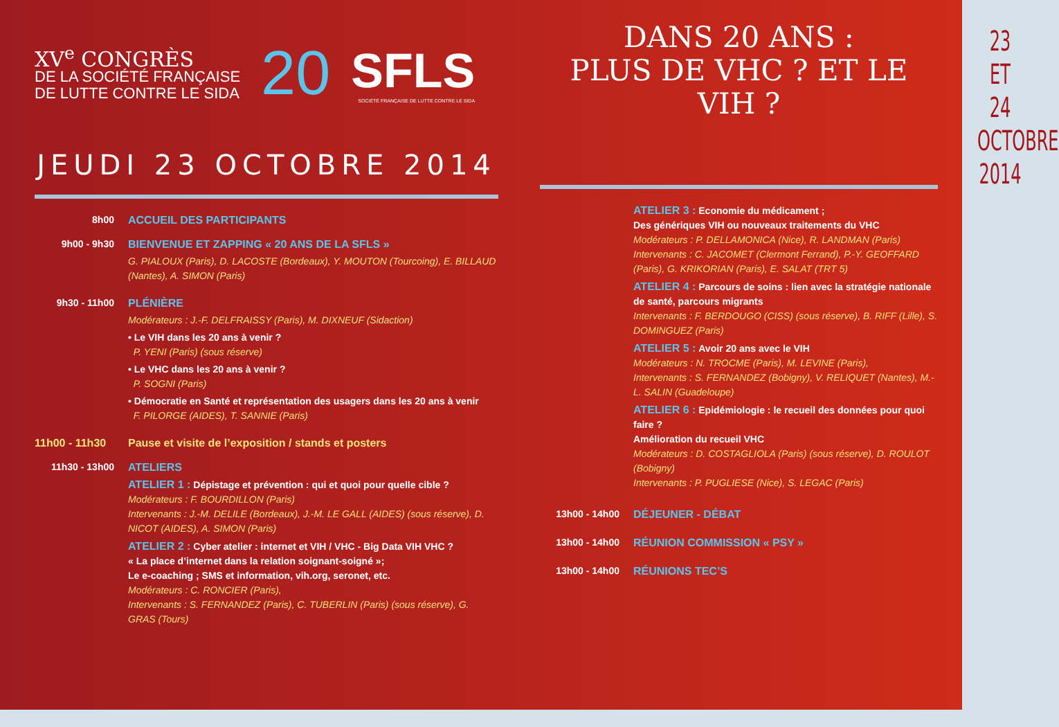XV<sup>e</sup> CONGRÈS
DE LA SOCIÉTÉ FRANÇAISE
DE LUTTE CONTRE LE SIDA
20
SFLS
SOCIÉTÉ FRANÇAISE DE LUTTE CONTRE LE SIDA
JEUDI 23 OCTOBRE 2014
8h00 ACCUEIL DES PARTICIPANTS
9h00 - 9h30 BIENVENUE ET ZAPPING « 20 ANS DE LA SFLS »
G. PIALOUX (Paris), D. LACOSTE (Bordeaux), Y. MOUTON (Tourcoing), E. BILLAUD (Nantes), A. SIMON (Paris)
9h30 - 11h00 PLÉNIÈRE
Modérateurs : J.-F. DELFRAISSY (Paris), M. DIXNEUF (Sidaction)
• Le VIH dans les 20 ans à venir ?
P. YENI (Paris) (sous réserve)
• Le VHC dans les 20 ans à venir ?
P. SOGNI (Paris)
• Démocratie en Santé et représentation des usagers dans les 20 ans à venir
F. PILORGE (AIDES), T. SANNIE (Paris)
11h00 - 11h30
Pause et visite de l’exposition / stands et posters
11h30 - 13h00 ATELIERS
ATELIER 1 : Dépistage et prévention : qui et quoi pour quelle cible ?
Modérateurs : F. BOURDILLON (Paris)
Intervenants : J.-M. DELILE (Bordeaux), J.-M. LE GALL (AIDES) (sous réserve), D. NICOT (AIDES), A. SIMON (Paris)
ATELIER 2 : Cyber atelier : internet et VIH / VHC - Big Data VIH VHC ?
« La place d’internet dans la relation soignant-soigné »;
Le e-coaching ; SMS et information, vih.org, seronet, etc.
Modérateurs : C. RONCIER (Paris),
Intervenants : S. FERNANDEZ (Paris), C. TUBERLIN (Paris) (sous réserve), G. GRAS (Tours)
DANS 20 ANS :
PLUS DE VHC ? ET LE VIH ?
ATELIER 3 : Economie du médicament ;
Des génériques VIH ou nouveaux traitements du VHC
Modérateurs : P. DELLAMONICA (Nice), R. LANDMAN (Paris)
Intervenants : C. JACOMET (Clermont Ferrand), P.-Y. GEOFFARD (Paris), G. KRIKORIAN (Paris), E. SALAT (TRT 5)
ATELIER 4 : Parcours de soins : lien avec la stratégie nationale de santé, parcours migrants
Intervenants : F. BERDOUGO (CISS) (sous réserve), B. RIFF (Lille), S. DOMINGUEZ (Paris)
ATELIER 5 : Avoir 20 ans avec le VIH
Modérateurs : N. TROCME (Paris), M. LEVINE (Paris),
Intervenants : S. FERNANDEZ (Bobigny), V. RELIQUET (Nantes), M.-L. SALIN (Guadeloupe)
ATELIER 6 : Epidémiologie : le recueil des données pour quoi faire ?
Amélioration du recueil VHC
Modérateurs : D. COSTAGLIOLA (Paris) (sous réserve), D. ROULOT (Bobigny)
Intervenants : P. PUGLIESE (Nice), S. LEGAC (Paris)
13h00 - 14h00 DÉJEUNER - DÉBAT
13h00 - 14h00 RÉUNION COMMISSION « PSY »
13h00 - 14h00 RÉUNIONS TEC’S
23 ET 24
OCTOBRE
2014